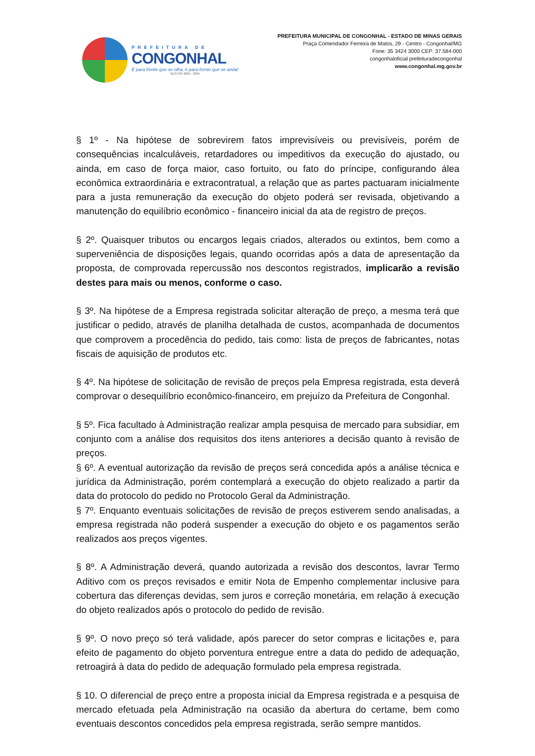PREFEITURA DE
CONGONHAL
É para frente que se olha, é para frente que se anda!
GESTÃO 2021 - 2024
PREFEITURA MUNICIPAL DE CONGONHAL - ESTADO DE MINAS GERAIS
Praça Comendador Ferreira de Matos, 29 - Centro - Congonhal/MG
Fone: 35 3424 3000 CEP: 37.584-000
congonhaloficial prefeituradecongonhal
www.congonhal.mg.gov.br
§ 1º - Na hipótese de sobrevirem fatos imprevisíveis ou previsíveis, porém de consequências incalculáveis, retardadores ou impeditivos da execução do ajustado, ou ainda, em caso de força maior, caso fortuito, ou fato do príncipe, configurando álea econômica extraordinária e extracontratual, a relação que as partes pactuaram inicialmente para a justa remuneração da execução do objeto poderá ser revisada, objetivando a manutenção do equilíbrio econômico - financeiro inicial da ata de registro de preços.
§ 2º. Quaisquer tributos ou encargos legais criados, alterados ou extintos, bem como a superveniência de disposições legais, quando ocorridas após a data de apresentação da proposta, de comprovada repercussão nos descontos registrados, implicarão a revisão destes para mais ou menos, conforme o caso.
§ 3º. Na hipótese de a Empresa registrada solicitar alteração de preço, a mesma terá que justificar o pedido, através de planilha detalhada de custos, acompanhada de documentos que comprovem a procedência do pedido, tais como: lista de preços de fabricantes, notas fiscais de aquisição de produtos etc.
§ 4º. Na hipótese de solicitação de revisão de preços pela Empresa registrada, esta deverá comprovar o desequilíbrio econômico-financeiro, em prejuízo da Prefeitura de Congonhal.
§ 5º. Fica facultado à Administração realizar ampla pesquisa de mercado para subsidiar, em conjunto com a análise dos requisitos dos itens anteriores a decisão quanto à revisão de preços.
§ 6º. A eventual autorização da revisão de preços será concedida após a análise técnica e jurídica da Administração, porém contemplará a execução do objeto realizado a partir da data do protocolo do pedido no Protocolo Geral da Administração.
§ 7º. Enquanto eventuais solicitações de revisão de preços estiverem sendo analisadas, a empresa registrada não poderá suspender a execução do objeto e os pagamentos serão realizados aos preços vigentes.
§ 8º. A Administração deverá, quando autorizada a revisão dos descontos, lavrar Termo Aditivo com os preços revisados e emitir Nota de Empenho complementar inclusive para cobertura das diferenças devidas, sem juros e correção monetária, em relação à execução do objeto realizados após o protocolo do pedido de revisão.
§ 9º. O novo preço só terá validade, após parecer do setor compras e licitações e, para efeito de pagamento do objeto porventura entregue entre a data do pedido de adequação, retroagirá à data do pedido de adequação formulado pela empresa registrada.
§ 10. O diferencial de preço entre a proposta inicial da Empresa registrada e a pesquisa de mercado efetuada pela Administração na ocasião da abertura do certame, bem como eventuais descontos concedidos pela empresa registrada, serão sempre mantidos.